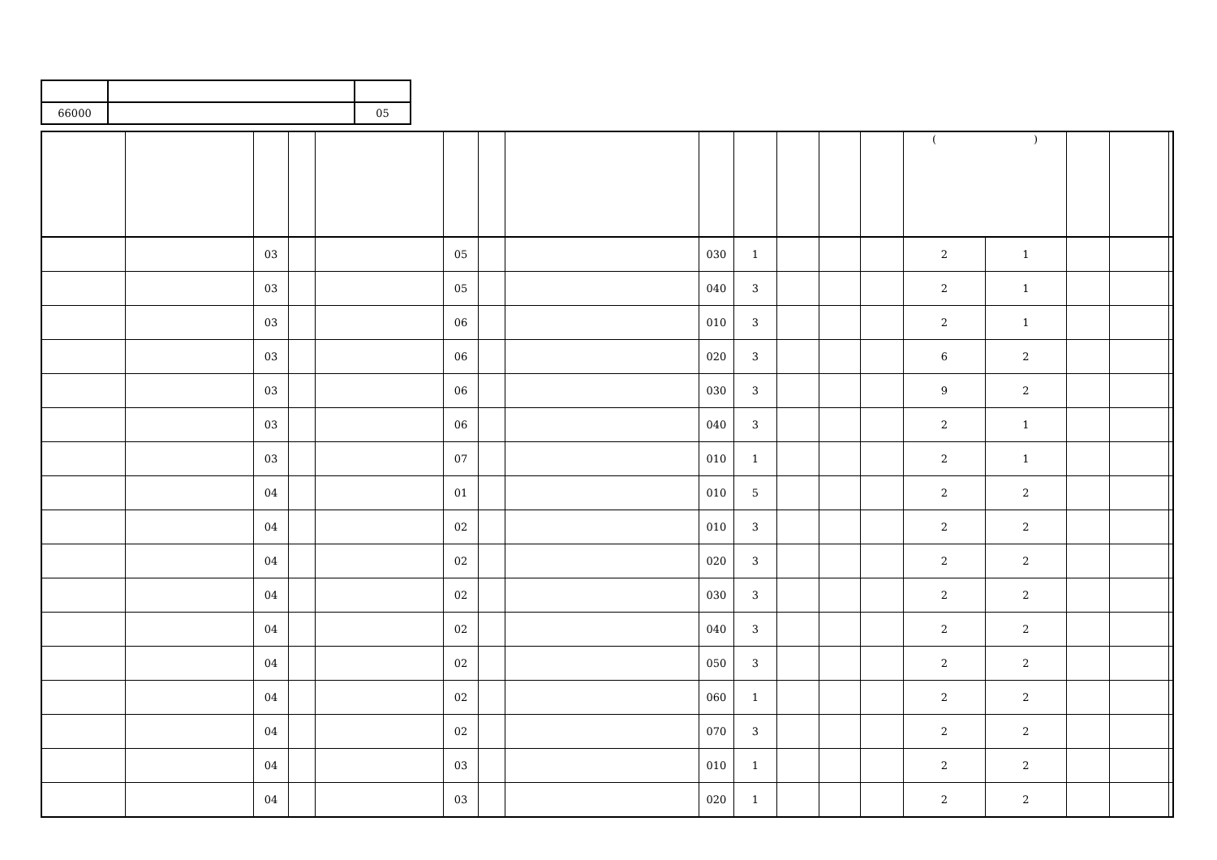| 66000 | | 05 |
| | | | | | | | | | | | | | ( ) | | | | |
| | | 03 | | | 05 | | | 030 | 1 | | | | 2 | 1 | | | |
| | | 03 | | | 05 | | | 040 | 3 | | | | 2 | 1 | | | |
| | | 03 | | | 06 | | | 010 | 3 | | | | 2 | 1 | | | |
| | | 03 | | | 06 | | | 020 | 3 | | | | 6 | 2 | | | |
| | | 03 | | | 06 | | | 030 | 3 | | | | 9 | 2 | | | |
| | | 03 | | | 06 | | | 040 | 3 | | | | 2 | 1 | | | |
| | | 03 | | | 07 | | | 010 | 1 | | | | 2 | 1 | | | |
| | | 04 | | | 01 | | | 010 | 5 | | | | 2 | 2 | | | |
| | | 04 | | | 02 | | | 010 | 3 | | | | 2 | 2 | | | |
| | | 04 | | | 02 | | | 020 | 3 | | | | 2 | 2 | | | |
| | | 04 | | | 02 | | | 030 | 3 | | | | 2 | 2 | | | |
| | | 04 | | | 02 | | | 040 | 3 | | | | 2 | 2 | | | |
| | | 04 | | | 02 | | | 050 | 3 | | | | 2 | 2 | | | |
| | | 04 | | | 02 | | | 060 | 1 | | | | 2 | 2 | | | |
| | | 04 | | | 02 | | | 070 | 3 | | | | 2 | 2 | | | |
| | | 04 | | | 03 | | | 010 | 1 | | | | 2 | 2 | | | |
| | | 04 | | | 03 | | | 020 | 1 | | | | 2 | 2 | | | |